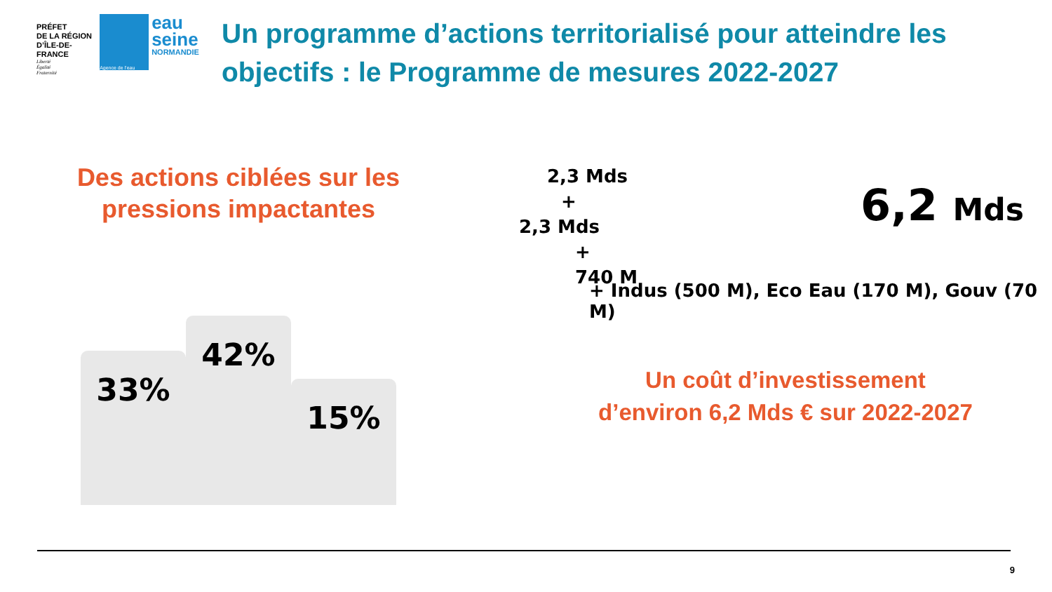PRÉFET
DE LA RÉGION
D’ÎLE-DE-FRANCE
Liberté
Égalité
Fraternité
Agence de l’eau
eau
seine
NORMANDIE
Un programme d’actions territorialisé pour atteindre les objectifs : le Programme de mesures 2022-2027
Des actions ciblées sur les
pressions impactantes
33%
42%
15%
2,3 Mds
+
2,3 Mds
+
740 M
6,2 Mds
+ Indus (500 M), Eco Eau (170 M), Gouv (70 M)
Un coût d’investissement
d’environ 6,2 Mds € sur 2022-2027
9